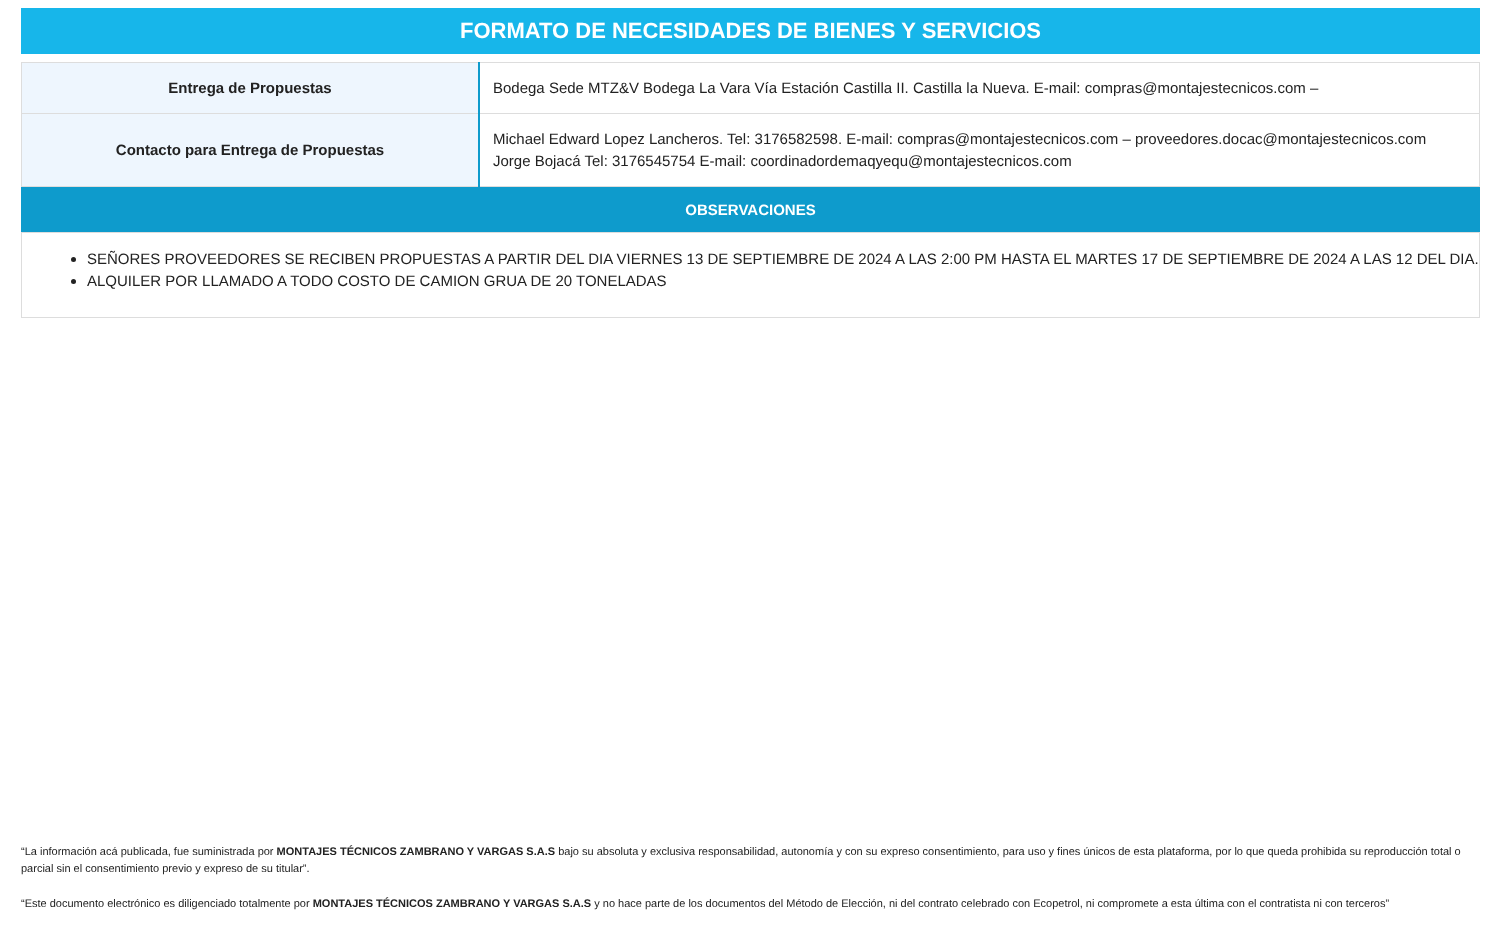FORMATO DE NECESIDADES DE BIENES Y SERVICIOS
| Entrega de Propuestas | Bodega Sede MTZ&V Bodega La Vara Vía Estación Castilla II. Castilla la Nueva. E-mail: compras@montajestecnicos.com – |
| Contacto para Entrega de Propuestas | Michael Edward Lopez Lancheros. Tel: 3176582598. E-mail: compras@montajestecnicos.com – proveedores.docac@montajestecnicos.com Jorge Bojacá Tel: 3176545754 E-mail: coordinadordemaqyequ@montajestecnicos.com |
| OBSERVACIONES | |
| SEÑORES PROVEEDORES SE RECIBEN PROPUESTAS A PARTIR DEL DIA VIERNES 13 DE SEPTIEMBRE DE 2024 A LAS 2:00 PM HASTA EL MARTES 17 DE SEPTIEMBRE DE 2024 A LAS 12 DEL DIA. ALQUILER POR LLAMADO A TODO COSTO DE CAMION GRUA DE 20 TONELADAS | |
“La información acá publicada, fue suministrada por MONTAJES TÉCNICOS ZAMBRANO Y VARGAS S.A.S bajo su absoluta y exclusiva responsabilidad, autonomía y con su expreso consentimiento, para uso y fines únicos de esta plataforma, por lo que queda prohibida su reproducción total o parcial sin el consentimiento previo y expreso de su titular”.
“Este documento electrónico es diligenciado totalmente por MONTAJES TÉCNICOS ZAMBRANO Y VARGAS S.A.S y no hace parte de los documentos del Método de Elección, ni del contrato celebrado con Ecopetrol, ni compromete a esta última con el contratista ni con terceros”